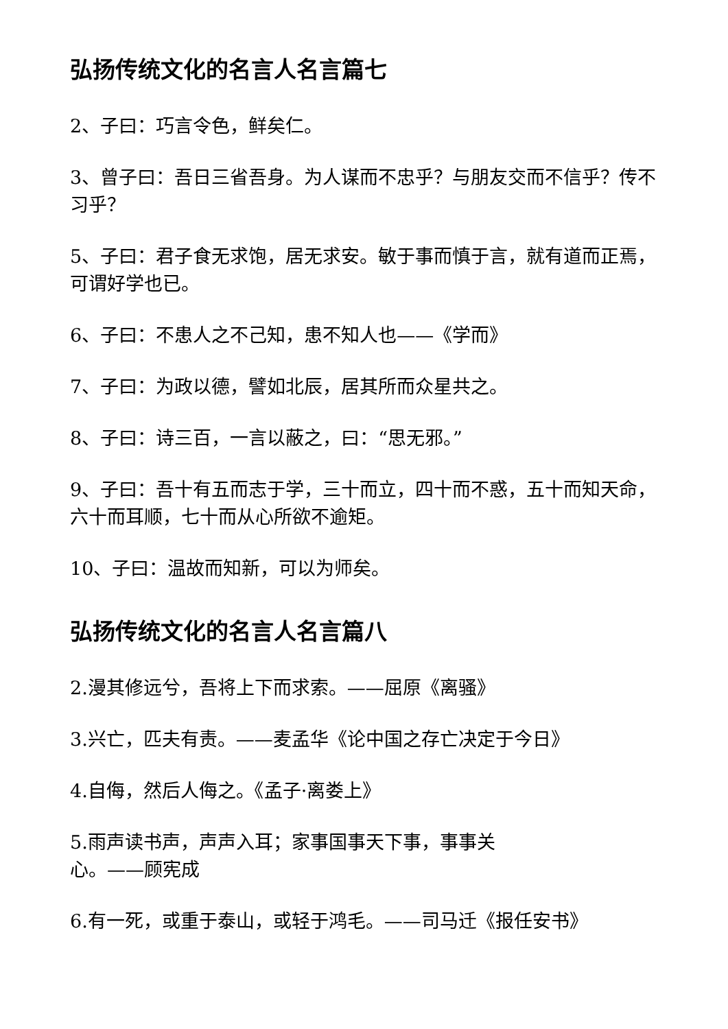弘扬传统文化的名言人名言篇七
2、子曰：巧言令色，鲜矣仁。
3、曾子曰：吾日三省吾身。为人谋而不忠乎？与朋友交而不信乎？传不习乎？
5、子曰：君子食无求饱，居无求安。敏于事而慎于言，就有道而正焉，可谓好学也已。
6、子曰：不患人之不己知，患不知人也——《学而》
7、子曰：为政以德，譬如北辰，居其所而众星共之。
8、子曰：诗三百，一言以蔽之，曰：“思无邪。”
9、子曰：吾十有五而志于学，三十而立，四十而不惑，五十而知天命，六十而耳顺，七十而从心所欲不逾矩。
10、子曰：温故而知新，可以为师矣。
弘扬传统文化的名言人名言篇八
2.漫其修远兮，吾将上下而求索。——屈原《离骚》
3.兴亡，匹夫有责。——麦孟华《论中国之存亡决定于今日》
4.自侮，然后人侮之。《孟子·离娄上》
5.雨声读书声，声声入耳；家事国事天下事，事事关
心。——顾宪成
6.有一死，或重于泰山，或轻于鸿毛。——司马迁《报任安书》